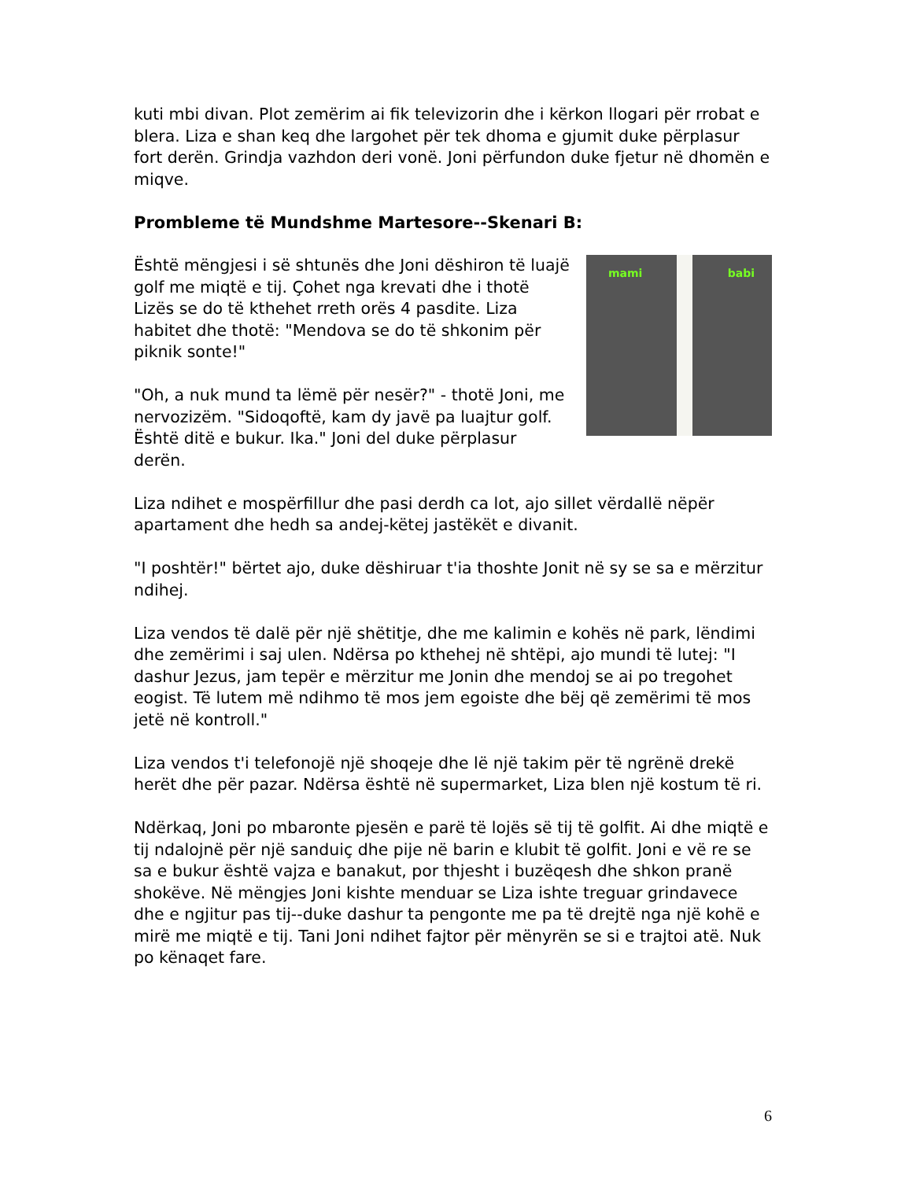kuti mbi divan. Plot zemërim ai fik televizorin dhe i kërkon llogari për rrobat e blera. Liza e shan keq dhe largohet për tek dhoma e gjumit duke përplasur fort derën. Grindja vazhdon deri vonë. Joni përfundon duke fjetur në dhomën e miqve.
Prombleme të Mundshme Martesore--Skenari B:
mami babi
Është mëngjesi i së shtunës dhe Joni dëshiron të luajë golf me miqtë e tij. Çohet nga krevati dhe i thotë Lizës se do të kthehet rreth orës 4 pasdite. Liza habitet dhe thotë: "Mendova se do të shkonim për piknik sonte!"
"Oh, a nuk mund ta lëmë për nesër?" - thotë Joni, me nervozizëm. "Sidoqoftë, kam dy javë pa luajtur golf. Është ditë e bukur. Ika." Joni del duke përplasur derën.
Liza ndihet e mospërfillur dhe pasi derdh ca lot, ajo sillet vërdallë nëpër apartament dhe hedh sa andej-këtej jastëkët e divanit.
"I poshtër!" bërtet ajo, duke dëshiruar t'ia thoshte Jonit në sy se sa e mërzitur ndihej.
Liza vendos të dalë për një shëtitje, dhe me kalimin e kohës në park, lëndimi dhe zemërimi i saj ulen. Ndërsa po kthehej në shtëpi, ajo mundi të lutej: "I dashur Jezus, jam tepër e mërzitur me Jonin dhe mendoj se ai po tregohet eogist. Të lutem më ndihmo të mos jem egoiste dhe bëj që zemërimi të mos jetë në kontroll."
Liza vendos t'i telefonojë një shoqeje dhe lë një takim për të ngrënë drekë herët dhe për pazar. Ndërsa është në supermarket, Liza blen një kostum të ri.
Ndërkaq, Joni po mbaronte pjesën e parë të lojës së tij të golfit. Ai dhe miqtë e tij ndalojnë për një sanduiç dhe pije në barin e klubit të golfit. Joni e vë re se sa e bukur është vajza e banakut, por thjesht i buzëqesh dhe shkon pranë shokëve. Në mëngjes Joni kishte menduar se Liza ishte treguar grindavece dhe e ngjitur pas tij--duke dashur ta pengonte me pa të drejtë nga një kohë e mirë me miqtë e tij. Tani Joni ndihet fajtor për mënyrën se si e trajtoi atë. Nuk po kënaqet fare.
6